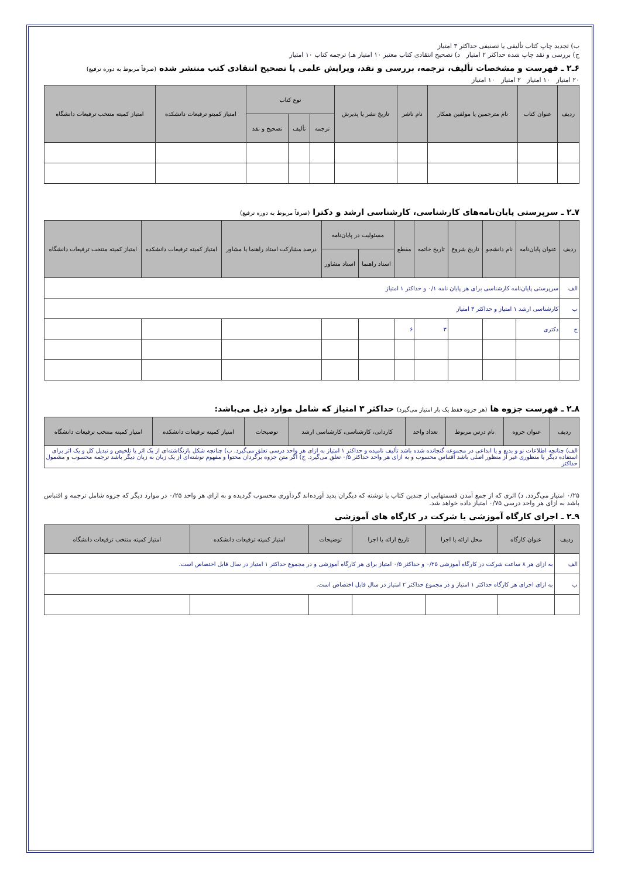ب) تجدید چاپ کتاب تألیفی یا تصنیفی حداکثر ۳ امتیاز
ج) بررسی و نقد چاپ شده حداکثر ۲ امتیاز د) تصحیح انتقادی کتاب معتبر ۱۰ امتیاز هـ) ترجمه کتاب ۱۰ امتیاز
۶ـ۲ ـ فهرست و مشخصات تألیف، ترجمه، بررسی و نقد، ویرایش علمی یا تصحیح انتقادی کتب منتشر شده (صرفاً مربوط به دوره ترفیع)
۲۰ امتیاز ۱۰ امتیاز ۲ امتیاز ۱۰ امتیاز
| ردیف | عنوان کتاب | نام مترجمین یا مولفین همکار | نام ناشر | تاریخ نشر یا پذیرش | نوع کتاب | | | امتیاز کمیتو ترفیعات دانشکده | امتیاز کمیته منتخب ترفیعات دانشگاه |
| --- | --- | --- | --- | --- | --- | --- | --- | --- | --- |
| | | | | | ترجمه | تألیف | تصحیح و نقد | | |
۷ـ۲ ـ سرپرستی پایان‌نامه‌های کارشناسی، کارشناسی ارشد و دکترا (صرفاً مربوط به دوره ترفیع)
| ردیف | عنوان پایان‌نامه | نام دانشجو | تاریخ شروع | تاریخ خاتمه | مقطع | مسئولیت در پایان‌نامه | | درصد مشارکت استاد راهنما یا مشاور | امتیاز کمیته ترفیعات دانشکده | امتیاز کمیته منتخب ترفیعات دانشگاه |
| --- | --- | --- | --- | --- | --- | --- | --- | --- | --- | --- |
| | | | | | | استاد راهنما | استاد مشاور | | | |
| الف | سرپرستی پایان‌نامه کارشناسی برای هر پایان نامه ۰/۱ و حداکثر ۱ امتیاز | | | | | | | | | |
| ب | کارشناسی ارشد ۱ امتیاز و حداکثر ۳ امتیاز | | | | | | | | | |
| ج | دکتری | | | ۳ | ۶ | | | | | |
۸ـ۲ ـ فهرست جزوه ها (هر جزوه فقط یک بار امتیاز می‌گیرد) حداکثر ۳ امتیاز که شامل موارد ذیل می‌باشد:
| ردیف | عنوان جزوه | نام درس مربوط | تعداد واحد | کاردانی، کارشناسی، کارشناسی ارشد | توضیحات | امتیاز کمیته ترفیعات دانشکده | امتیاز کمیته منتخب ترفیعات دانشگاه |
| --- | --- | --- | --- | --- | --- | --- | --- |
| الف) چنانچه اطلاعات نو و بدیع و یا ابداعی در مجموعه گنجانده شده باشد تألیف نامیده و حداکثر ۱ امتیاز به ازای هر واحد درسی تعلق می‌گیرد. ب) چنانچه شکل بازنگاشته‌ای از یک اثر یا تلخیص و تبدیل کل و یک اثر برای استفاده دیگر یا منظوری غیر از منظور اصلی باشد اقتباس محسوب و به ازای هر واحد حداکثر ۰/۵ تعلق می‌گیرد. ج) اگر متن جزوه برگردان محتوا و مفهوم نوشته‌ای از یک زبان به زبان دیگر باشد ترجمه محسوب و مشمول حداکثر | | | | | | | |
۰/۲۵ امتیاز می‌گردد. د) اثری که از جمع آمدن قسمتهایی از چندین کتاب یا نوشته که دیگران پدید آورده‌اند گردآوری محسوب گردیده و به ازای هر واحد ۰/۲۵ در موارد دیگر که جزوه شامل ترجمه و اقتباس باشد به ازای هر واحد درسی ۰/۷۵ امتیاز داده خواهد شد.
۹ـ۲ ـ اجرای کارگاه آموزشی یا شرکت در کارگاه های آموزشی
| ردیف | عنوان کارگاه | محل ارائه یا اجرا | تاریخ ارائه یا اجرا | توضیحات | امتیاز کمیته ترفیعات دانشکده | امتیاز کمیته منتخب ترفیعات دانشگاه |
| --- | --- | --- | --- | --- | --- | --- |
| الف | به ازای هر ۸ ساعت شرکت در کارگاه آموزشی ۰/۲۵ و حداکثر ۰/۵ امتیاز برای هر کارگاه آموزشی و در مجموع حداکثر ۱ امتیاز در سال قابل اختصاص است. | | | | | |
| ب | به ازای اجرای هر کارگاه حداکثر ۱ امتیاز و در مجموع حداکثر ۲ امتیاز در سال قابل اختصاص است. | | | | | |